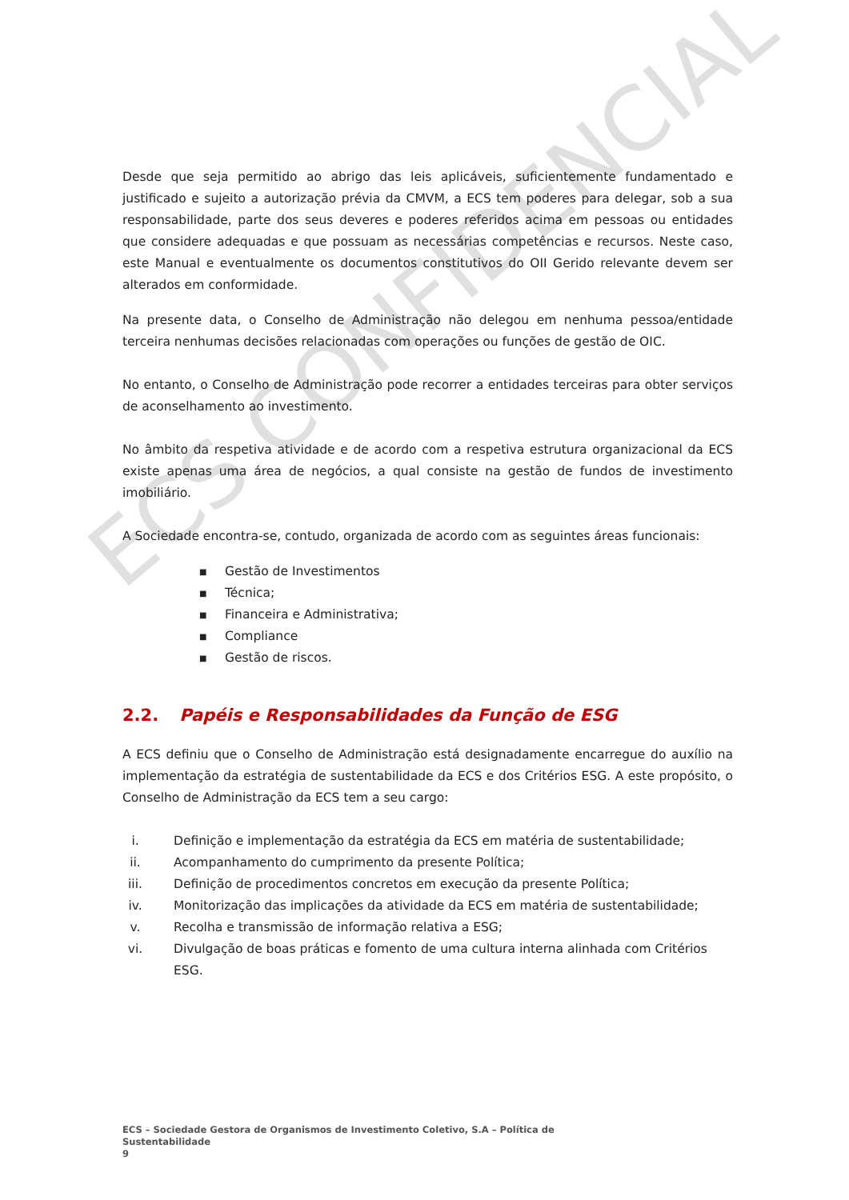ECS CONFIDENCIAL
Desde que seja permitido ao abrigo das leis aplicáveis, suficientemente fundamentado e justificado e sujeito a autorização prévia da CMVM, a ECS tem poderes para delegar, sob a sua responsabilidade, parte dos seus deveres e poderes referidos acima em pessoas ou entidades que considere adequadas e que possuam as necessárias competências e recursos. Neste caso, este Manual e eventualmente os documentos constitutivos do OII Gerido relevante devem ser alterados em conformidade.
Na presente data, o Conselho de Administração não delegou em nenhuma pessoa/entidade terceira nenhumas decisões relacionadas com operações ou funções de gestão de OIC.
No entanto, o Conselho de Administração pode recorrer a entidades terceiras para obter serviços de aconselhamento ao investimento.
No âmbito da respetiva atividade e de acordo com a respetiva estrutura organizacional da ECS existe apenas uma área de negócios, a qual consiste na gestão de fundos de investimento imobiliário.
A Sociedade encontra-se, contudo, organizada de acordo com as seguintes áreas funcionais:
■ Gestão de Investimentos
■ Técnica;
■ Financeira e Administrativa;
■ Compliance
■ Gestão de riscos.
2.2. Papéis e Responsabilidades da Função de ESG
A ECS definiu que o Conselho de Administração está designadamente encarregue do auxílio na implementação da estratégia de sustentabilidade da ECS e dos Critérios ESG. A este propósito, o Conselho de Administração da ECS tem a seu cargo:
i. Definição e implementação da estratégia da ECS em matéria de sustentabilidade;
ii. Acompanhamento do cumprimento da presente Política;
iii. Definição de procedimentos concretos em execução da presente Política;
iv. Monitorização das implicações da atividade da ECS em matéria de sustentabilidade;
v. Recolha e transmissão de informação relativa a ESG;
vi. Divulgação de boas práticas e fomento de uma cultura interna alinhada com Critérios ESG.
ECS – Sociedade Gestora de Organismos de Investimento Coletivo, S.A – Política de Sustentabilidade
9